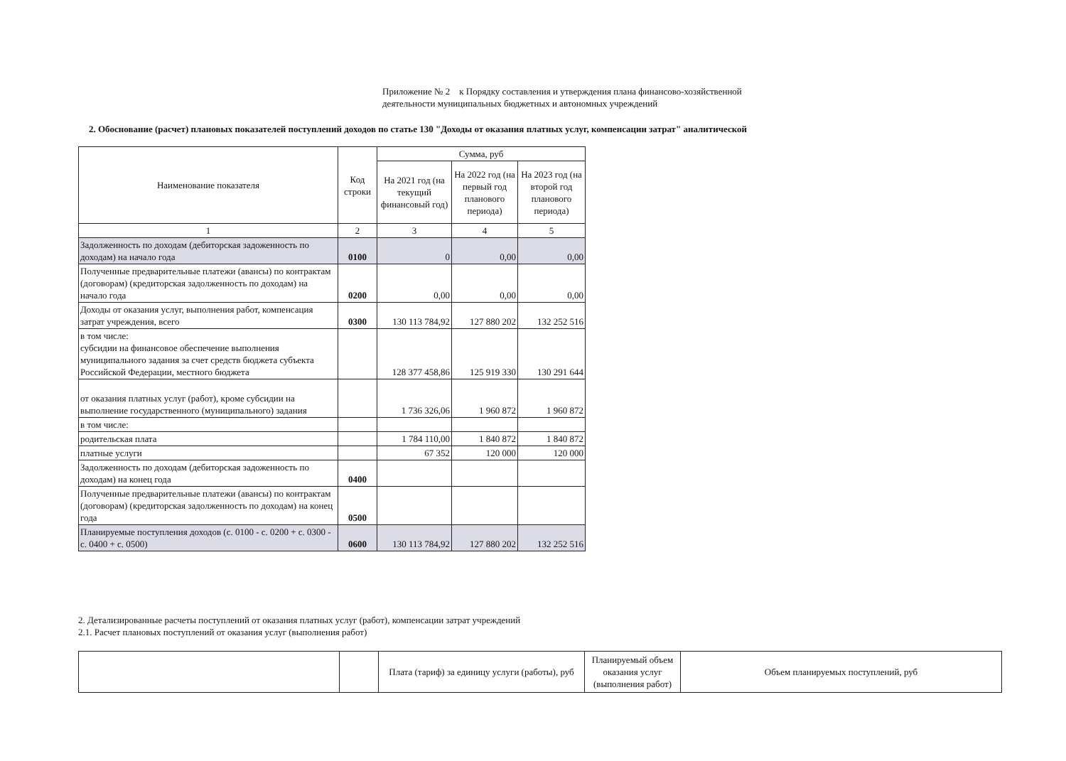Приложение № 2 к Порядку составления и утверждения плана финансово-хозяйственной
деятельности муниципальных бюджетных и автономных учреждений
2. Обоснование (расчет) плановых показателей поступлений доходов по статье 130 "Доходы от оказания платных услуг, компенсации затрат" аналитической
| Наименование показателя | Код строки | Сумма, руб | | |
| --- | --- | --- | --- | --- |
| | | На 2021 год (на текущий финансовый год) | На 2022 год (на первый год планового периода) | На 2023 год (на второй год планового периода) |
| 1 | 2 | 3 | 4 | 5 |
| Задолженность по доходам (дебиторская задоженность по доходам) на начало года | 0100 | 0 | 0,00 | 0,00 |
| Полученные предварительные платежи (авансы) по контрактам (договорам) (кредиторская задолженность по доходам) на начало года | 0200 | 0,00 | 0,00 | 0,00 |
| Доходы от оказания услуг, выполнения работ, компенсация затрат учреждения, всего | 0300 | 130 113 784,92 | 127 880 202 | 132 252 516 |
| в том числе: субсидии на финансовое обеспечение выполнения муниципального задания за счет средств бюджета субъекта Российской Федерации, местного бюджета | | 128 377 458,86 | 125 919 330 | 130 291 644 |
| от оказания платных услуг (работ), кроме субсидии на выполнение государственного (муниципального) задания | | 1 736 326,06 | 1 960 872 | 1 960 872 |
| в том числе: | | | | |
| родительская плата | | 1 784 110,00 | 1 840 872 | 1 840 872 |
| платные услуги | | 67 352 | 120 000 | 120 000 |
| Задолженность по доходам (дебиторская задоженность по доходам) на конец года | 0400 | | | |
| Полученные предварительные платежи (авансы) по контрактам (договорам) (кредиторская задолженность по доходам) на конец года | 0500 | | | |
| Планируемые поступления доходов (с. 0100 - с. 0200 + с. 0300 - с. 0400 + с. 0500) | 0600 | 130 113 784,92 | 127 880 202 | 132 252 516 |
2. Детализированные расчеты поступлений от оказания платных услуг (работ), компенсации затрат учреждений
2.1. Расчет плановых поступлений от оказания услуг (выполнения работ)
| | | Плата (тариф) за единицу услуги (работы), руб | Планируемый объем оказания услуг (выполнения работ) | Объем планируемых поступлений, руб |
| --- | --- | --- | --- | --- |